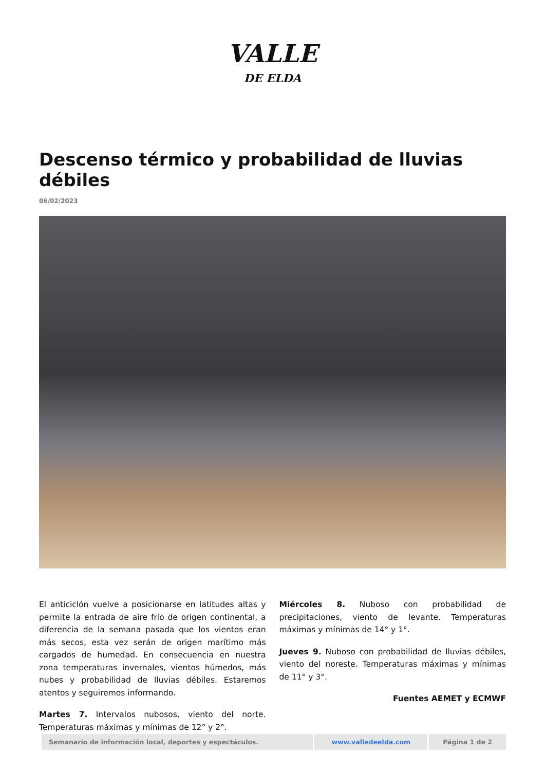VALLE
DE ELDA
Descenso térmico y probabilidad de lluvias débiles
06/02/2023
El anticiclón vuelve a posicionarse en latitudes altas y permite la entrada de aire frío de origen continental, a diferencia de la semana pasada que los vientos eran más secos, esta vez serán de origen marítimo más cargados de humedad. En consecuencia en nuestra zona temperaturas invernales, vientos húmedos, más nubes y probabilidad de lluvias débiles. Estaremos atentos y seguiremos informando.
Martes 7. Intervalos nubosos, viento del norte. Temperaturas máximas y mínimas de 12° y 2°.
Miércoles 8. Nuboso con probabilidad de precipitaciones, viento de levante. Temperaturas máximas y mínimas de 14° y 1°.
Jueves 9. Nuboso con probabilidad de lluvias débiles, viento del noreste. Temperaturas máximas y mínimas de 11° y 3°.
Fuentes AEMET y ECMWF
| Semanario de información local, deportes y espectáculos. | www.valledeelda.com | Página 1 de 2 |